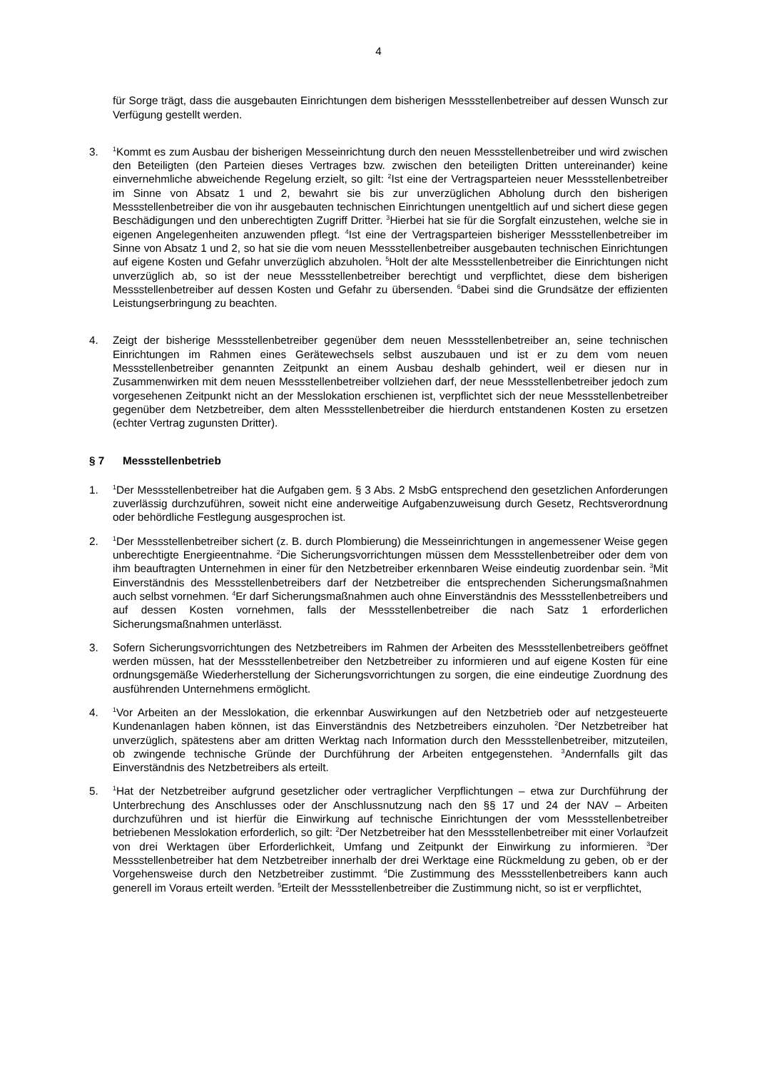4
für Sorge trägt, dass die ausgebauten Einrichtungen dem bisherigen Messstellenbetreiber auf dessen Wunsch zur Verfügung gestellt werden.
3.
<sup>1</sup> Kommt es zum Ausbau der bisherigen Messeinrichtung durch den neuen Messstellenbetreiber und wird zwischen den Beteiligten (den Parteien dieses Vertrages bzw. zwischen den beteiligten Dritten untereinander) keine einvernehmliche abweichende Regelung erzielt, so gilt: <sup>2</sup>Ist eine der Vertragsparteien neuer Messstellenbetreiber im Sinne von Absatz 1 und 2, bewahrt sie bis zur unverzüglichen Abholung durch den bisherigen Messstellenbetreiber die von ihr ausgebauten technischen Einrichtungen unentgeltlich auf und sichert diese gegen Beschädigungen und den unberechtigten Zugriff Dritter. <sup>3</sup>Hierbei hat sie für die Sorgfalt einzustehen, welche sie in eigenen Angelegenheiten anzuwenden pflegt. <sup>4</sup>Ist eine der Vertragsparteien bisheriger Messstellenbetreiber im Sinne von Absatz 1 und 2, so hat sie die vom neuen Messstellenbetreiber ausgebauten technischen Einrichtungen auf eigene Kosten und Gefahr unverzüglich abzuholen. <sup>5</sup>Holt der alte Messstellenbetreiber die Einrichtungen nicht unverzüglich ab, so ist der neue Messstellenbetreiber berechtigt und verpflichtet, diese dem bisherigen Messstellenbetreiber auf dessen Kosten und Gefahr zu übersenden. <sup>6</sup>Dabei sind die Grundsätze der effizienten Leistungserbringung zu beachten.
4. Zeigt der bisherige Messstellenbetreiber gegenüber dem neuen Messstellenbetreiber an, seine technischen Einrichtungen im Rahmen eines Gerätewechsels selbst auszubauen und ist er zu dem vom neuen Messstellenbetreiber genannten Zeitpunkt an einem Ausbau deshalb gehindert, weil er diesen nur in Zusammenwirken mit dem neuen Messstellenbetreiber vollziehen darf, der neue Messstellenbetreiber jedoch zum vorgesehenen Zeitpunkt nicht an der Messlokation erschienen ist, verpflichtet sich der neue Messstellenbetreiber gegenüber dem Netzbetreiber, dem alten Messstellenbetreiber die hierdurch entstandenen Kosten zu ersetzen (echter Vertrag zugunsten Dritter).
§ 7 Messstellenbetrieb
1.
<sup>1</sup> Der Messstellenbetreiber hat die Aufgaben gem. § 3 Abs. 2 MsbG entsprechend den gesetzlichen Anforderungen zuverlässig durchzuführen, soweit nicht eine anderweitige Aufgabenzuweisung durch Gesetz, Rechtsverordnung oder behördliche Festlegung ausgesprochen ist.
2.
<sup>1</sup> Der Messstellenbetreiber sichert (z. B. durch Plombierung) die Messeinrichtungen in angemessener Weise gegen unberechtigte Energieentnahme. <sup>2</sup>Die Sicherungsvorrichtungen müssen dem Messstellenbetreiber oder dem von ihm beauftragten Unternehmen in einer für den Netzbetreiber erkennbaren Weise eindeutig zuordenbar sein. <sup>3</sup>Mit Einverständnis des Messstellenbetreibers darf der Netzbetreiber die entsprechenden Sicherungsmaßnahmen auch selbst vornehmen. <sup>4</sup>Er darf Sicherungsmaßnahmen auch ohne Einverständnis des Messstellenbetreibers und auf dessen Kosten vornehmen, falls der Messstellenbetreiber die nach Satz 1 erforderlichen Sicherungsmaßnahmen unterlässt.
3. Sofern Sicherungsvorrichtungen des Netzbetreibers im Rahmen der Arbeiten des Messstellenbetreibers geöffnet werden müssen, hat der Messstellenbetreiber den Netzbetreiber zu informieren und auf eigene Kosten für eine ordnungsgemäße Wiederherstellung der Sicherungsvorrichtungen zu sorgen, die eine eindeutige Zuordnung des ausführenden Unternehmens ermöglicht.
4.
<sup>1</sup> Vor Arbeiten an der Messlokation, die erkennbar Auswirkungen auf den Netzbetrieb oder auf netzgesteuerte Kundenanlagen haben können, ist das Einverständnis des Netzbetreibers einzuholen. <sup>2</sup>Der Netzbetreiber hat unverzüglich, spätestens aber am dritten Werktag nach Information durch den Messstellenbetreiber, mitzuteilen, ob zwingende technische Gründe der Durchführung der Arbeiten entgegenstehen. <sup>3</sup>Andernfalls gilt das Einverständnis des Netzbetreibers als erteilt.
5.
<sup>1</sup> Hat der Netzbetreiber aufgrund gesetzlicher oder vertraglicher Verpflichtungen – etwa zur Durchführung der Unterbrechung des Anschlusses oder der Anschlussnutzung nach den §§ 17 und 24 der NAV – Arbeiten durchzuführen und ist hierfür die Einwirkung auf technische Einrichtungen der vom Messstellenbetreiber betriebenen Messlokation erforderlich, so gilt: <sup>2</sup>Der Netzbetreiber hat den Messstellenbetreiber mit einer Vorlaufzeit von drei Werktagen über Erforderlichkeit, Umfang und Zeitpunkt der Einwirkung zu informieren. <sup>3</sup>Der Messstellenbetreiber hat dem Netzbetreiber innerhalb der drei Werktage eine Rückmeldung zu geben, ob er der Vorgehensweise durch den Netzbetreiber zustimmt. <sup>4</sup>Die Zustimmung des Messstellenbetreibers kann auch generell im Voraus erteilt werden. <sup>5</sup>Erteilt der Messstellenbetreiber die Zustimmung nicht, so ist er verpflichtet,